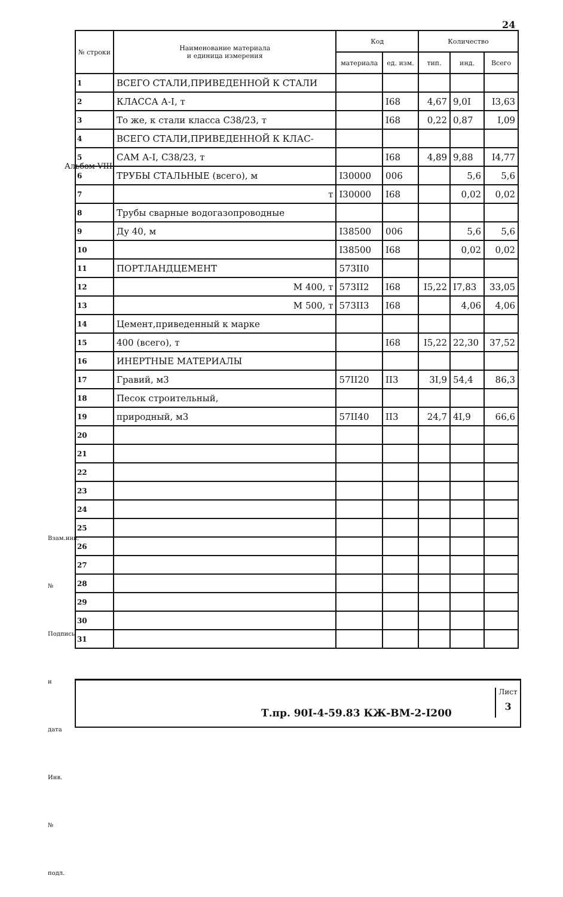24
Альбом VIII
Взам.инв. № Подпись и дата Инв. № подл.
| № строки | Наименование материала и единица измерения | Код | | Количество | | |
| --- | --- | --- | --- | --- | --- | --- |
| | | материала | ед. изм. | тип. | инд. | Всего |
| 1 | ВСЕГО СТАЛИ,ПРИВЕДЕННОЙ К СТАЛИ | | | | | |
| 2 | КЛАССА А-I, т | | I68 | 4,67 | 9,0I | I3,63 |
| 3 | То же, к стали класса С38/23, т | | I68 | 0,22 | 0,87 | I,09 |
| 4 | ВСЕГО СТАЛИ,ПРИВЕДЕННОЙ К КЛАС- | | | | | |
| 5 | САМ А-I, С38/23, т | | I68 | 4,89 | 9,88 | I4,77 |
| 6 | ТРУБЫ СТАЛЬНЫЕ (всего), м | I30000 | 006 | | 5,6 | 5,6 |
| 7 | т | I30000 | I68 | | 0,02 | 0,02 |
| 8 | Трубы сварные водогазопроводные | | | | | |
| 9 | Ду 40, м | I38500 | 006 | | 5,6 | 5,6 |
| 10 | | I38500 | I68 | | 0,02 | 0,02 |
| 11 | ПОРТЛАНДЦЕМЕНТ | 573II0 | | | | |
| 12 | М 400, т | 573II2 | I68 | I5,22 | I7,83 | 33,05 |
| 13 | М 500, т | 573II3 | I68 | | 4,06 | 4,06 |
| 14 | Цемент,приведенный к марке | | | | | |
| 15 | 400 (всего), т | | I68 | I5,22 | 22,30 | 37,52 |
| 16 | ИНЕРТНЫЕ МАТЕРИАЛЫ | | | | | |
| 17 | Гравий, м3 | 57II20 | II3 | 3I,9 | 54,4 | 86,3 |
| 18 | Песок строительный, | | | | | |
| 19 | природный, м3 | 57II40 | II3 | 24,7 | 4I,9 | 66,6 |
| 20 | | | | | | |
| 21 | | | | | | |
| 22 | | | | | | |
| 23 | | | | | | |
| 24 | | | | | | |
| 25 | | | | | | |
| 26 | | | | | | |
| 27 | | | | | | |
| 28 | | | | | | |
| 29 | | | | | | |
| 30 | | | | | | |
| 31 | | | | | | |
Т.пр. 90I-4-59.83 КЖ-ВМ-2-I200
Лист
3